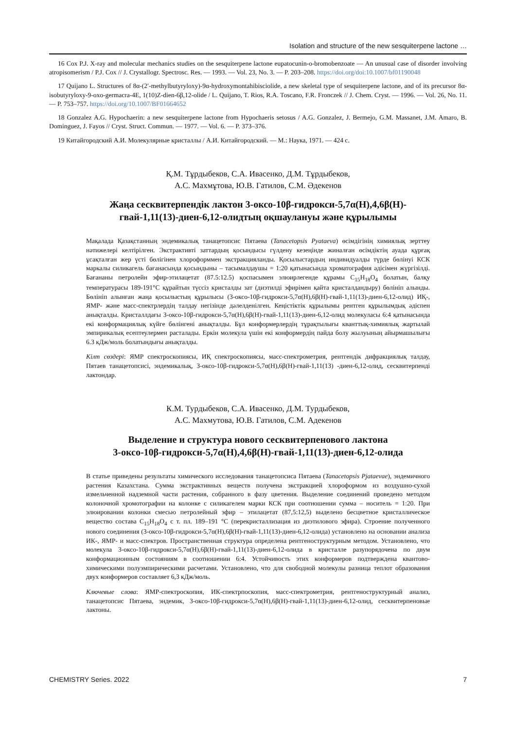Isolation and structure of the new sesquiterpene lactone …
16 Cox P.J. X-ray and molecular mechanics studies on the sesquiterpene lactone eupatocunin-o-bromobenzoate — An unusual case of disorder involving atropisomerism / P.J. Cox // J. Crystallogr. Spectrosc. Res. — 1993. — Vol. 23, No. 3. — P. 203–208. https://doi.org/doi:10.1007/bf01190048
17 Quijano L. Structures of 8α-(2′-methylbutyryloxy)-9α-hydroxymontahibisciolide, a new skeletal type of sesquiterpene lactone, and of its precursor 8α-isobutyryloxy-9-oxo-germacra-4E, 1(10)Z-dien-6β,12-olide / L. Quijano, T. Rios, R.A. Toscano, F.R. Fronczek // J. Chem. Cryst. — 1996. — Vol. 26, No. 11. — P. 753–757. https://doi.org/10.1007/BF01664652
18 Gonzalez A.G. Hypochaerin: a new sesquiterpene lactone from Hypochaeris setosus / A.G. Gonzalez, J. Bermejo, G.M. Massanet, J.M. Amaro, B. Dominguez, J. Fayos // Cryst. Struct. Commun. — 1977. — Vol. 6. — P. 373–376.
19 Китайгородский А.И. Молекулярные кристаллы / А.И. Китайгородский. — М.: Наука, 1971. — 424 с.
Қ.М. Тұрдыбеков, С.А. Ивасенко, Д.М. Тұрдыбеков,
А.С. Махмұтова, Ю.В. Гатилов, С.М. Әдекенов
Жаңа сесквитерпендік лактон 3-оксо-10β-гидрокси-5,7α(Н),4,6β(Н)-
гвай-1,11(13)-диен-6,12-олидтың оқшаулануы және құрылымы
Мақалада Қазақстанның эндемикалық танацетопсис Пятаева (Tanacetopsis Pyataeva) өсімдігінің химиялық зерттеу нәтижелері келтірілген. Экстрактивті заттардың қосындысы гүлдену кезеңінде жиналған өсімдіктің ауада құрғақ ұсақталған жер үсті бөлігінен хлороформмен экстракцияланды. Қосылыстардың индивидуалды түрде бөлінуі КСК маркалы силикагель бағанасында қосындыны – тасымалдаушы = 1:20 қатынасында хроматография әдісімен жүргізілді. Бағананы петролейн эфир-этилацетат (87.5:12.5) қоспасымен элюирлегенде құрамы C<sub>15</sub>H<sub>18</sub>O<sub>4</sub> болатын, балқу температурасы 189-191°С құрайтын түссіз кристалды зат (диэтилді эфирімен қайта кристалдандыру) бөлініп алынды. Бөлініп алынған жаңа қосылыстың құрылысы (3-оксо-10β-гидрокси-5,7α(Н),6β(Н)-гвай-1,11(13)-диен-6,12-олид) ИҚ-, ЯМР- және масс-спектрлердің талдау негізінде дәлелденілген. Кеңістіктік құрылымы рентген құрылымдық әдіспен анықталды. Кристаллдағы 3-оксо-10β-гидрокси-5,7α(Н),6β(Н)-гвай-1,11(13)-диен-6,12-олид молекуласы 6:4 қатынасында екі конформациялық күйге бөлінгені анықталды. Бұл конформерлердің тұрақтылығы кванттық-химиялық жартылай эмпирикалық есептеулермен расталады. Еркін молекула үшін екі конформердің пайда болу жылуының айырмашылығы 6.3 кДж/моль болатындығы анықталды.
Кілт сөздері: ЯМР спектроскопиясы, ИҚ спектроскопиясы, масс-спектрометрия, рентгендік дифракциялық талдау, Пятаев танацетопсисі, эндемикалық, 3-оксо-10β-гидрокси-5,7α(Н),6β(Н)-гвай-1,11(13) -диен-6,12-олид, сесквитерпенді лактондар.
К.М. Турдыбеков, С.А. Ивасенко, Д.М. Турдыбеков,
А.С. Махмутова, Ю.В. Гатилов, С.М. Адекенов
Выделение и структура нового сесквитерпенового лактона
3-оксо-10β-гидрокси-5,7α(Н),4,6β(Н)-гвай-1,11(13)-диен-6,12-олида
В статье приведены результаты химического исследования танацетопсиса Пятаева (Tanacetopsis Pjataevae), эндемичного растения Казахстана. Сумма экстрактивных веществ получена экстракцией хлороформом из воздушно-сухой измельченной надземной части растения, собранного в фазу цветения. Выделение соединений проведено методом колоночной хромотографии на колонке с силикагелем марки КСК при соотношении сумма – носитель = 1:20. При элюировании колонки смесью петролейный эфир – этилацетат (87,5:12,5) выделено бесцветное кристаллическое вещество состава C<sub>15</sub>H<sub>18</sub>O<sub>4</sub> с т. пл. 189–191 °С (перекристаллизация из диэтилового эфира). Строение полученного нового соединения (3-оксо-10β-гидрокси-5,7α(Н),6β(Н)-гвай-1,11(13)-диен-6,12-олида) установлено на основании анализа ИК-, ЯМР- и масс-спектров. Пространственная структура определена рентгеноструктурным методом. Установлено, что молекула 3-оксо-10β-гидрокси-5,7α(Н),6β(Н)-гвай-1,11(13)-диен-6,12-олида в кристалле разупорядочена по двум конформационным состояниям в соотношении 6:4. Устойчивость этих конформеров подтверждена квантово-химическими полуэмпирическими расчетами. Установлено, что для свободной молекулы разница теплот образования двух конформеров составляет 6,3 кДж/моль.
Ключевые слова: ЯМР-спектроскопия, ИК-спектрпоскопия, масс-спектрометрия, рентгеноструктурный анализ, танацетопсис Пятаева, эндемик, 3-оксо-10β-гидрокси-5,7α(Н),6β(Н)-гвай-1,11(13)-диен-6,12-олид, сесквитерпеновые лактоны.
CHEMISTRY Series. 2022 7